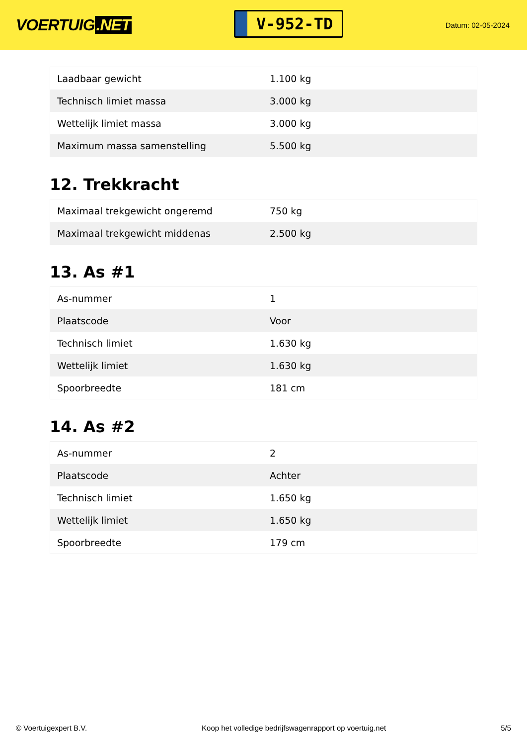VOERTUIG.NET
V-952-TD
Datum: 02-05-2024
| Laadbaar gewicht | 1.100 kg |
| Technisch limiet massa | 3.000 kg |
| Wettelijk limiet massa | 3.000 kg |
| Maximum massa samenstelling | 5.500 kg |
12. Trekkracht
| Maximaal trekgewicht ongeremd | 750 kg |
| Maximaal trekgewicht middenas | 2.500 kg |
13. As #1
| As-nummer | 1 |
| Plaatscode | Voor |
| Technisch limiet | 1.630 kg |
| Wettelijk limiet | 1.630 kg |
| Spoorbreedte | 181 cm |
14. As #2
| As-nummer | 2 |
| Plaatscode | Achter |
| Technisch limiet | 1.650 kg |
| Wettelijk limiet | 1.650 kg |
| Spoorbreedte | 179 cm |
© Voertuigexpert B.V. Koop het volledige bedrijfswagenrapport op voertuig.net 5/5